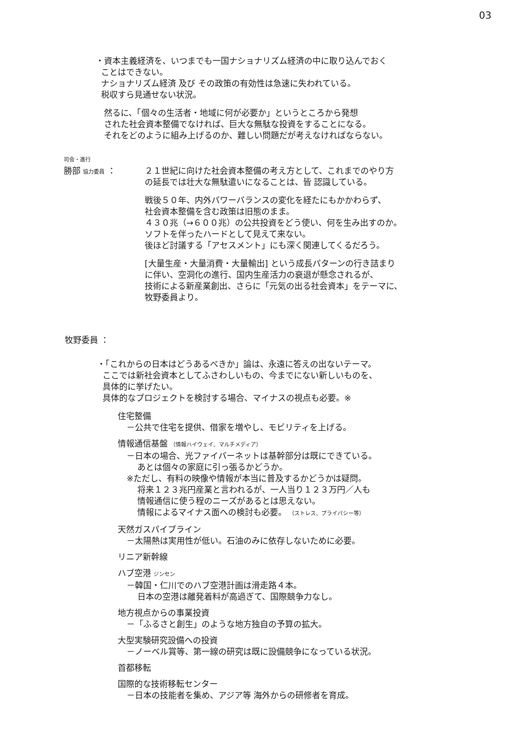03
・資本主義経済を、いつまでも一国ナショナリズム経済の中に取り込んでおく
ことはできない。
ナショナリズム経済 及び その政策の有効性は急速に失われている。
税収すら見通せない状況。
然るに、「個々の生活者・地域に何が必要か」というところから発想
された社会資本整備でなければ、巨大な無駄な投資をすることになる。
それをどのように組み上げるのか、難しい問題だが考えなければならない。
司会・進行
勝部 協力委員 ： ２１世紀に向けた社会資本整備の考え方として、これまでのやり方
の延長では壮大な無駄遣いになることは、皆 認識している。
戦後５０年、内外パワーバランスの変化を経たにもかかわらず、
社会資本整備を含む政策は旧態のまま。
４３０兆（→６００兆）の公共投資をどう使い、何を生み出すのか。
ソフトを伴ったハードとして見えて来ない。
後ほど討議する「アセスメント」にも深く関連してくるだろう。
[大量生産・大量消費・大量輸出] という成長パターンの行き詰まり
に伴い、空洞化の進行、国内生産活力の衰退が懸念されるが、
技術による新産業創出、さらに「元気の出る社会資本」をテーマに、
牧野委員より。
牧野委員 ：
・「これからの日本はどうあるべきか」論は、永遠に答えの出ないテーマ。
ここでは新社会資本としてふさわしいもの、今までにない新しいものを、
具体的に挙げたい。
具体的なプロジェクトを検討する場合、マイナスの視点も必要。※
住宅整備
－公共で住宅を提供、借家を増やし、モビリティを上げる。
情報通信基盤 （情報ハイウェイ、マルチメディア）
－日本の場合、光ファイバーネットは基幹部分は既にできている。
あとは個々の家庭に引っ張るかどうか。
※ただし、有料の映像や情報が本当に普及するかどうかは疑問。
将来１２３兆円産業と言われるが、一人当り１２３万円／人も
情報通信に使う程のニーズがあるとは思えない。
情報によるマイナス面への検討も必要。 （ストレス、プライバシー等）
天然ガスパイプライン
－太陽熱は実用性が低い。石油のみに依存しないために必要。
リニア新幹線
ハブ空港 ジンセン
－韓国・仁川でのハブ空港計画は滑走路４本。
日本の空港は離発着料が高過ぎて、国際競争力なし。
地方視点からの事業投資
－「ふるさと創生」のような地方独自の予算の拡大。
大型実験研究設備への投資
－ノーベル賞等、第一線の研究は既に設備競争になっている状況。
首都移転
国際的な技術移転センター
－日本の技能者を集め、アジア等 海外からの研修者を育成。